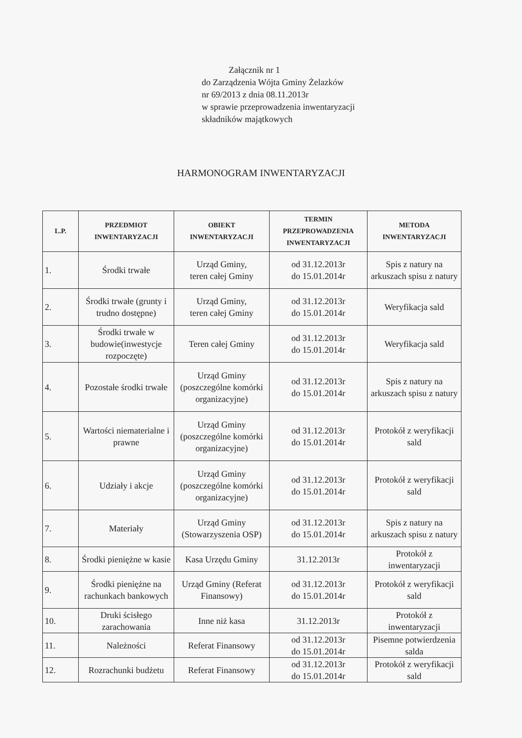Załącznik nr 1
do Zarządzenia Wójta Gminy Żelazków
nr 69/2013 z dnia 08.11.2013r
w sprawie przeprowadzenia inwentaryzacji
składników majątkowych
HARMONOGRAM INWENTARYZACJI
| L.P. | PRZEDMIOT INWENTARYZACJI | OBIEKT INWENTARYZACJI | TERMIN PRZEPROWADZENIA INWENTARYZACJI | METODA INWENTARYZACJI |
| --- | --- | --- | --- | --- |
| 1. | Środki trwałe | Urząd Gminy, teren całej Gminy | od 31.12.2013r do 15.01.2014r | Spis z natury na arkuszach spisu z natury |
| 2. | Środki trwałe (grunty i trudno dostępne) | Urząd Gminy, teren całej Gminy | od 31.12.2013r do 15.01.2014r | Weryfikacja sald |
| 3. | Środki trwałe w budowie(inwestycje rozpoczęte) | Teren całej Gminy | od 31.12.2013r do 15.01.2014r | Weryfikacja sald |
| 4. | Pozostałe środki trwałe | Urząd Gminy (poszczególne komórki organizacyjne) | od 31.12.2013r do 15.01.2014r | Spis z natury na arkuszach spisu z natury |
| 5. | Wartości niematerialne i prawne | Urząd Gminy (poszczególne komórki organizacyjne) | od 31.12.2013r do 15.01.2014r | Protokół z weryfikacji sald |
| 6. | Udziały i akcje | Urząd Gminy (poszczególne komórki organizacyjne) | od 31.12.2013r do 15.01.2014r | Protokół z weryfikacji sald |
| 7. | Materiały | Urząd Gminy (Stowarzyszenia OSP) | od 31.12.2013r do 15.01.2014r | Spis z natury na arkuszach spisu z natury |
| 8. | Środki pieniężne w kasie | Kasa Urzędu Gminy | 31.12.2013r | Protokół z inwentaryzacji |
| 9. | Środki pieniężne na rachunkach bankowych | Urząd Gminy (Referat Finansowy) | od 31.12.2013r do 15.01.2014r | Protokół z weryfikacji sald |
| 10. | Druki ścisłego zarachowania | Inne niż kasa | 31.12.2013r | Protokół z inwentaryzacji |
| 11. | Należności | Referat Finansowy | od 31.12.2013r do 15.01.2014r | Pisemne potwierdzenia salda |
| 12. | Rozrachunki budżetu | Referat Finansowy | od 31.12.2013r do 15.01.2014r | Protokół z weryfikacji sald |